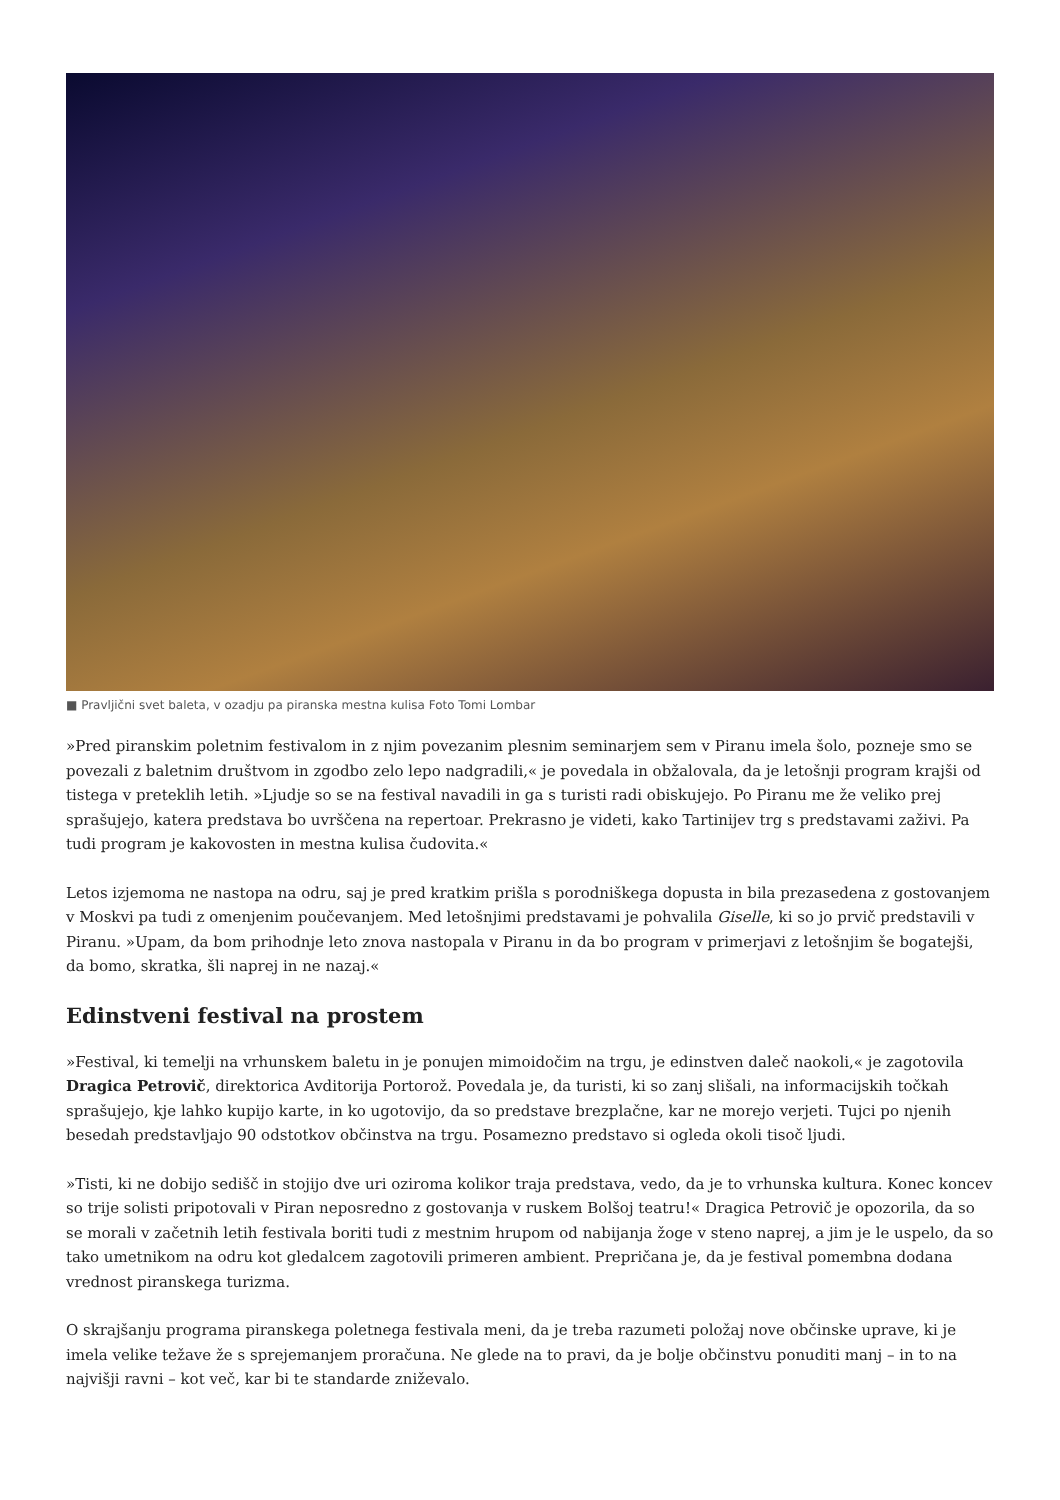■ Pravljični svet baleta, v ozadju pa piranska mestna kulisa Foto Tomi Lombar
»Pred piranskim poletnim festivalom in z njim povezanim plesnim seminarjem sem v Piranu imela šolo, pozneje smo se povezali z baletnim društvom in zgodbo zelo lepo nadgradili,« je povedala in obžalovala, da je letošnji program krajši od tistega v preteklih letih. »Ljudje so se na festival navadili in ga s turisti radi obiskujejo. Po Piranu me že veliko prej sprašujejo, katera predstava bo uvrščena na repertoar. Prekrasno je videti, kako Tartinijev trg s predstavami zaživi. Pa tudi program je kakovosten in mestna kulisa čudovita.«
Letos izjemoma ne nastopa na odru, saj je pred kratkim prišla s porodniškega dopusta in bila prezasedena z gostovanjem v Moskvi pa tudi z omenjenim poučevanjem. Med letošnjimi predstavami je pohvalila Giselle, ki so jo prvič predstavili v Piranu. »Upam, da bom prihodnje leto znova nastopala v Piranu in da bo program v primerjavi z letošnjim še bogatejši, da bomo, skratka, šli naprej in ne nazaj.«
Edinstveni festival na prostem
»Festival, ki temelji na vrhunskem baletu in je ponujen mimoidočim na trgu, je edinstven daleč naokoli,« je zagotovila Dragica Petrovič, direktorica Avditorija Portorož. Povedala je, da turisti, ki so zanj slišali, na informacijskih točkah sprašujejo, kje lahko kupijo karte, in ko ugotovijo, da so predstave brezplačne, kar ne morejo verjeti. Tujci po njenih besedah predstavljajo 90 odstotkov občinstva na trgu. Posamezno predstavo si ogleda okoli tisoč ljudi.
»Tisti, ki ne dobijo sedišč in stojijo dve uri oziroma kolikor traja predstava, vedo, da je to vrhunska kultura. Konec koncev so trije solisti pripotovali v Piran neposredno z gostovanja v ruskem Bolšoj teatru!« Dragica Petrovič je opozorila, da so se morali v začetnih letih festivala boriti tudi z mestnim hrupom od nabijanja žoge v steno naprej, a jim je le uspelo, da so tako umetnikom na odru kot gledalcem zagotovili primeren ambient. Prepričana je, da je festival pomembna dodana vrednost piranskega turizma.
O skrajšanju programa piranskega poletnega festivala meni, da je treba razumeti položaj nove občinske uprave, ki je imela velike težave že s sprejemanjem proračuna. Ne glede na to pravi, da je bolje občinstvu ponuditi manj – in to na najvišji ravni – kot več, kar bi te standarde zniževalo.